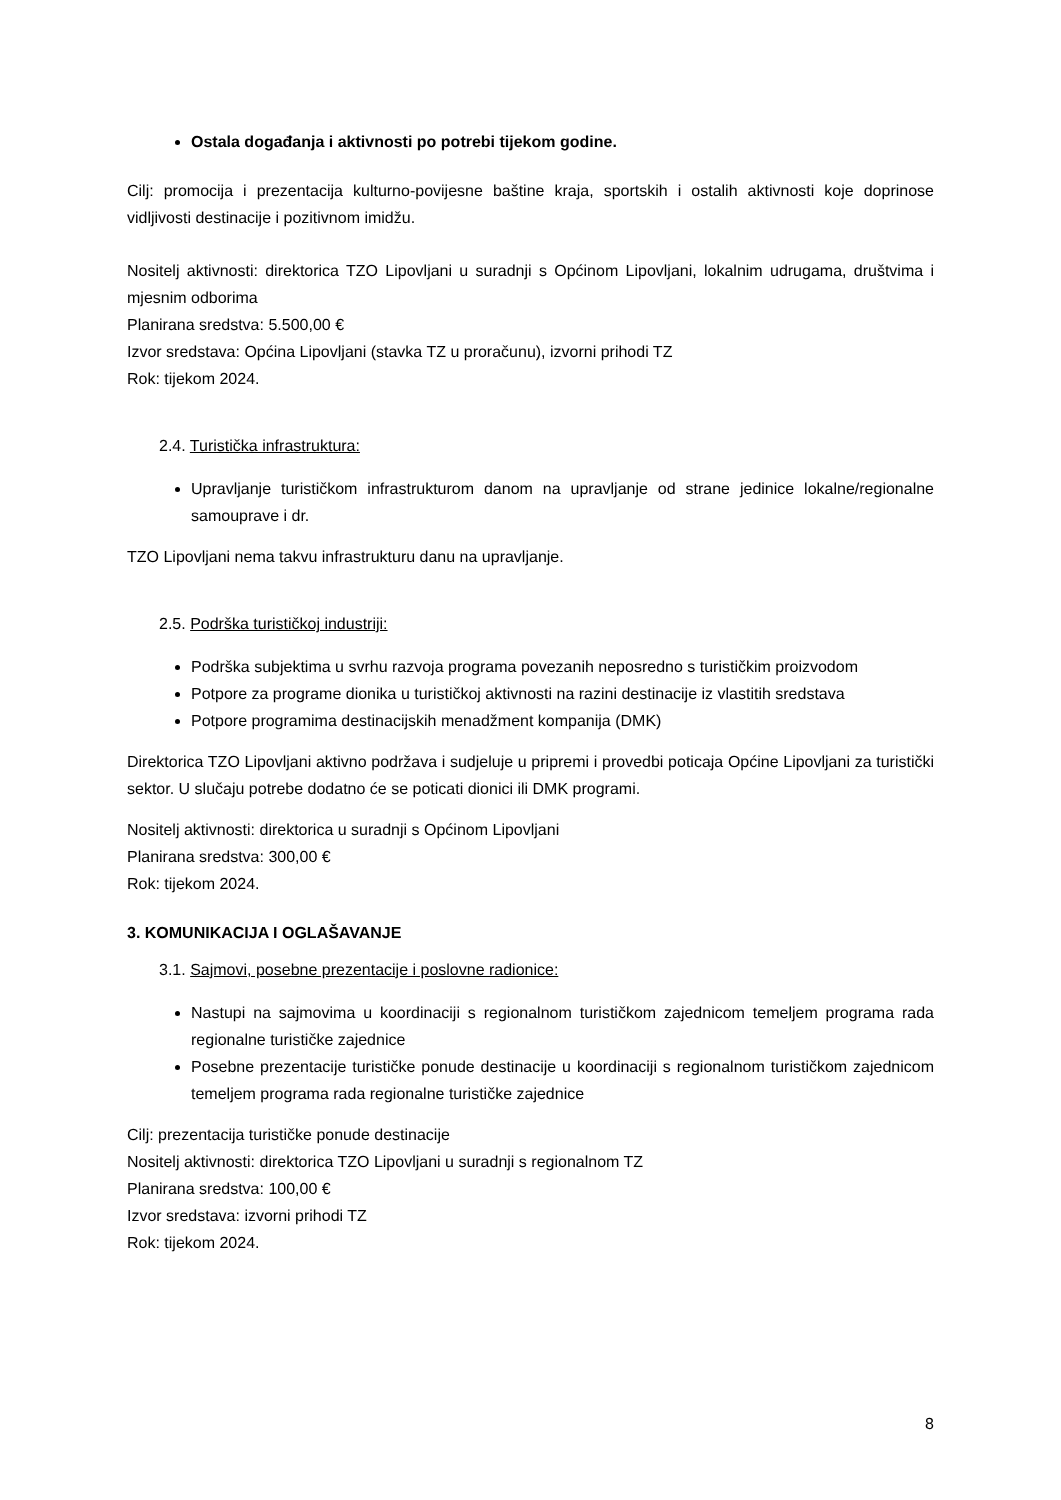Ostala događanja i aktivnosti po potrebi tijekom godine.
Cilj: promocija i prezentacija kulturno-povijesne baštine kraja, sportskih i ostalih aktivnosti koje doprinose vidljivosti destinacije i pozitivnom imidžu.
Nositelj aktivnosti: direktorica TZO Lipovljani u suradnji s Općinom Lipovljani, lokalnim udrugama, društvima i mjesnim odborima
Planirana sredstva: 5.500,00 €
Izvor sredstava: Općina Lipovljani (stavka TZ u proračunu), izvorni prihodi TZ
Rok: tijekom 2024.
2.4. Turistička infrastruktura:
Upravljanje turističkom infrastrukturom danom na upravljanje od strane jedinice lokalne/regionalne samouprave i dr.
TZO Lipovljani nema takvu infrastrukturu danu na upravljanje.
2.5. Podrška turističkoj industriji:
Podrška subjektima u svrhu razvoja programa povezanih neposredno s turističkim proizvodom
Potpore za programe dionika u turističkoj aktivnosti na razini destinacije iz vlastitih sredstava
Potpore programima destinacijskih menadžment kompanija (DMK)
Direktorica TZO Lipovljani aktivno podržava i sudjeluje u pripremi i provedbi poticaja Općine Lipovljani za turistički sektor. U slučaju potrebe dodatno će se poticati dionici ili DMK programi.
Nositelj aktivnosti: direktorica u suradnji s Općinom Lipovljani
Planirana sredstva: 300,00 €
Rok: tijekom 2024.
3. KOMUNIKACIJA I OGLAŠAVANJE
3.1. Sajmovi, posebne prezentacije i poslovne radionice:
Nastupi na sajmovima u koordinaciji s regionalnom turističkom zajednicom temeljem programa rada regionalne turističke zajednice
Posebne prezentacije turističke ponude destinacije u koordinaciji s regionalnom turističkom zajednicom temeljem programa rada regionalne turističke zajednice
Cilj: prezentacija turističke ponude destinacije
Nositelj aktivnosti: direktorica TZO Lipovljani u suradnji s regionalnom TZ
Planirana sredstva: 100,00 €
Izvor sredstava: izvorni prihodi TZ
Rok: tijekom 2024.
8